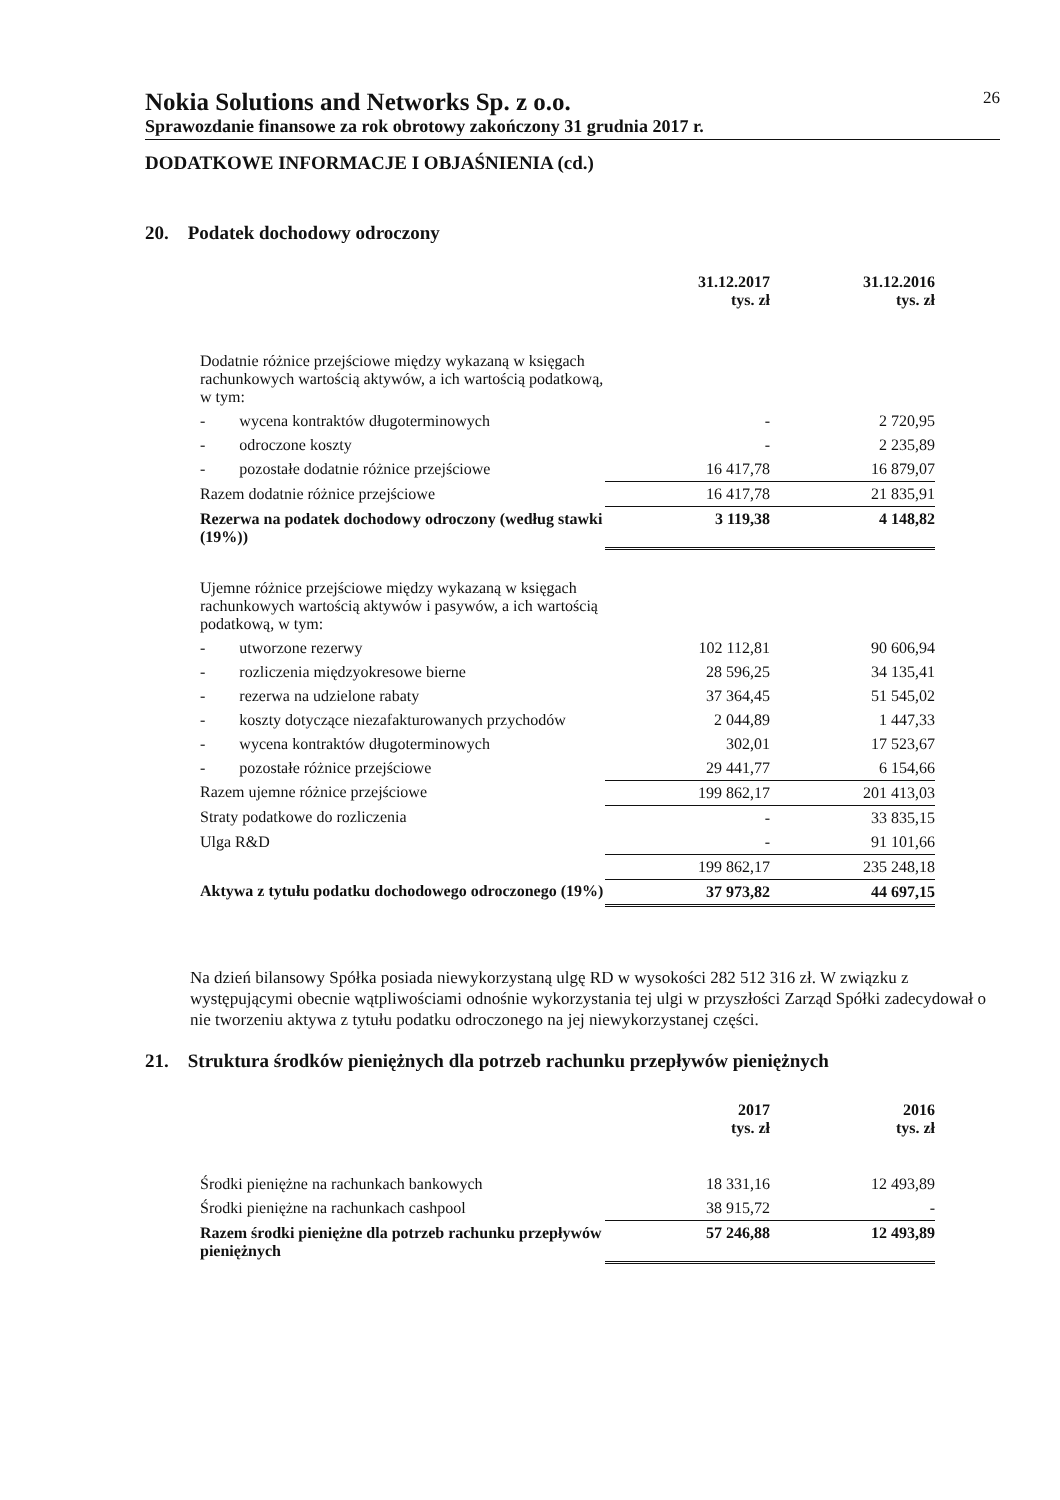Nokia Solutions and Networks Sp. z o.o. 26
Sprawozdanie finansowe za rok obrotowy zakończony 31 grudnia 2017 r.
DODATKOWE INFORMACJE I OBJAŚNIENIA (cd.)
20. Podatek dochodowy odroczony
| | 31.12.2017 tys. zł | 31.12.2016 tys. zł |
| --- | --- | --- |
| Dodatnie różnice przejściowe między wykazaną w księgach rachunkowych wartością aktywów, a ich wartością podatkową, w tym: | | |
| - wycena kontraktów długoterminowych | - | 2 720,95 |
| - odroczone koszty | - | 2 235,89 |
| - pozostałe dodatnie różnice przejściowe | 16 417,78 | 16 879,07 |
| Razem dodatnie różnice przejściowe | 16 417,78 | 21 835,91 |
| Rezerwa na podatek dochodowy odroczony (według stawki (19%)) | 3 119,38 | 4 148,82 |
| Ujemne różnice przejściowe między wykazaną w księgach rachunkowych wartością aktywów i pasywów, a ich wartością podatkową, w tym: | | |
| - utworzone rezerwy | 102 112,81 | 90 606,94 |
| - rozliczenia międzyokresowe bierne | 28 596,25 | 34 135,41 |
| - rezerwa na udzielone rabaty | 37 364,45 | 51 545,02 |
| - koszty dotyczące niezafakturowanych przychodów | 2 044,89 | 1 447,33 |
| - wycena kontraktów długoterminowych | 302,01 | 17 523,67 |
| - pozostałe różnice przejściowe | 29 441,77 | 6 154,66 |
| Razem ujemne różnice przejściowe | 199 862,17 | 201 413,03 |
| Straty podatkowe do rozliczenia | - | 33 835,15 |
| Ulga R&D | - | 91 101,66 |
| | 199 862,17 | 235 248,18 |
| Aktywa z tytułu podatku dochodowego odroczonego (19%) | 37 973,82 | 44 697,15 |
Na dzień bilansowy Spółka posiada niewykorzystaną ulgę RD w wysokości 282 512 316 zł. W związku z występującymi obecnie wątpliwościami odnośnie wykorzystania tej ulgi w przyszłości Zarząd Spółki zadecydował o nie tworzeniu aktywa z tytułu podatku odroczonego na jej niewykorzystanej części.
21. Struktura środków pieniężnych dla potrzeb rachunku przepływów pieniężnych
| | 2017 tys. zł | 2016 tys. zł |
| --- | --- | --- |
| Środki pieniężne na rachunkach bankowych | 18 331,16 | 12 493,89 |
| Środki pieniężne na rachunkach cashpool | 38 915,72 | - |
| Razem środki pieniężne dla potrzeb rachunku przepływów pieniężnych | 57 246,88 | 12 493,89 |